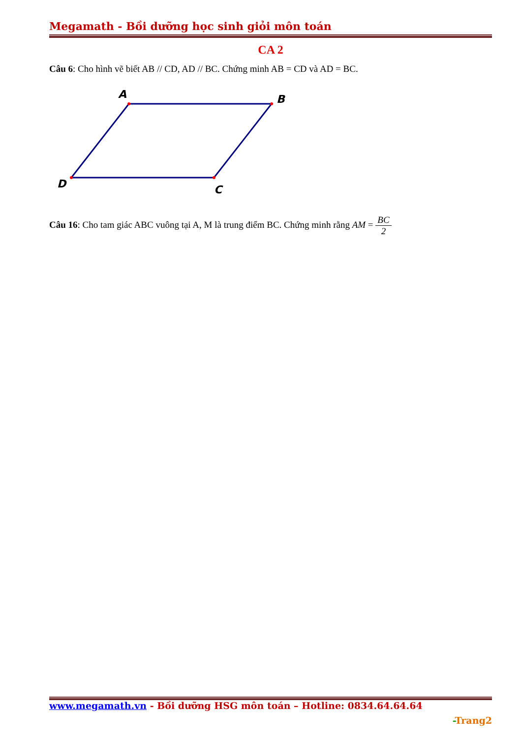Megamath - Bồi dưỡng học sinh giỏi môn toán
CA 2
Câu 6: Cho hình vẽ biết AB // CD, AD // BC. Chứng minh AB = CD và AD = BC.
A
B
C
D
Câu 16: Cho tam giác ABC vuông tại A, M là trung điểm BC. Chứng minh rằng AM = BC 2
www.megamath.vn - Bồi dưỡng HSG môn toán – Hotline: 0834.64.64.64
-Trang2